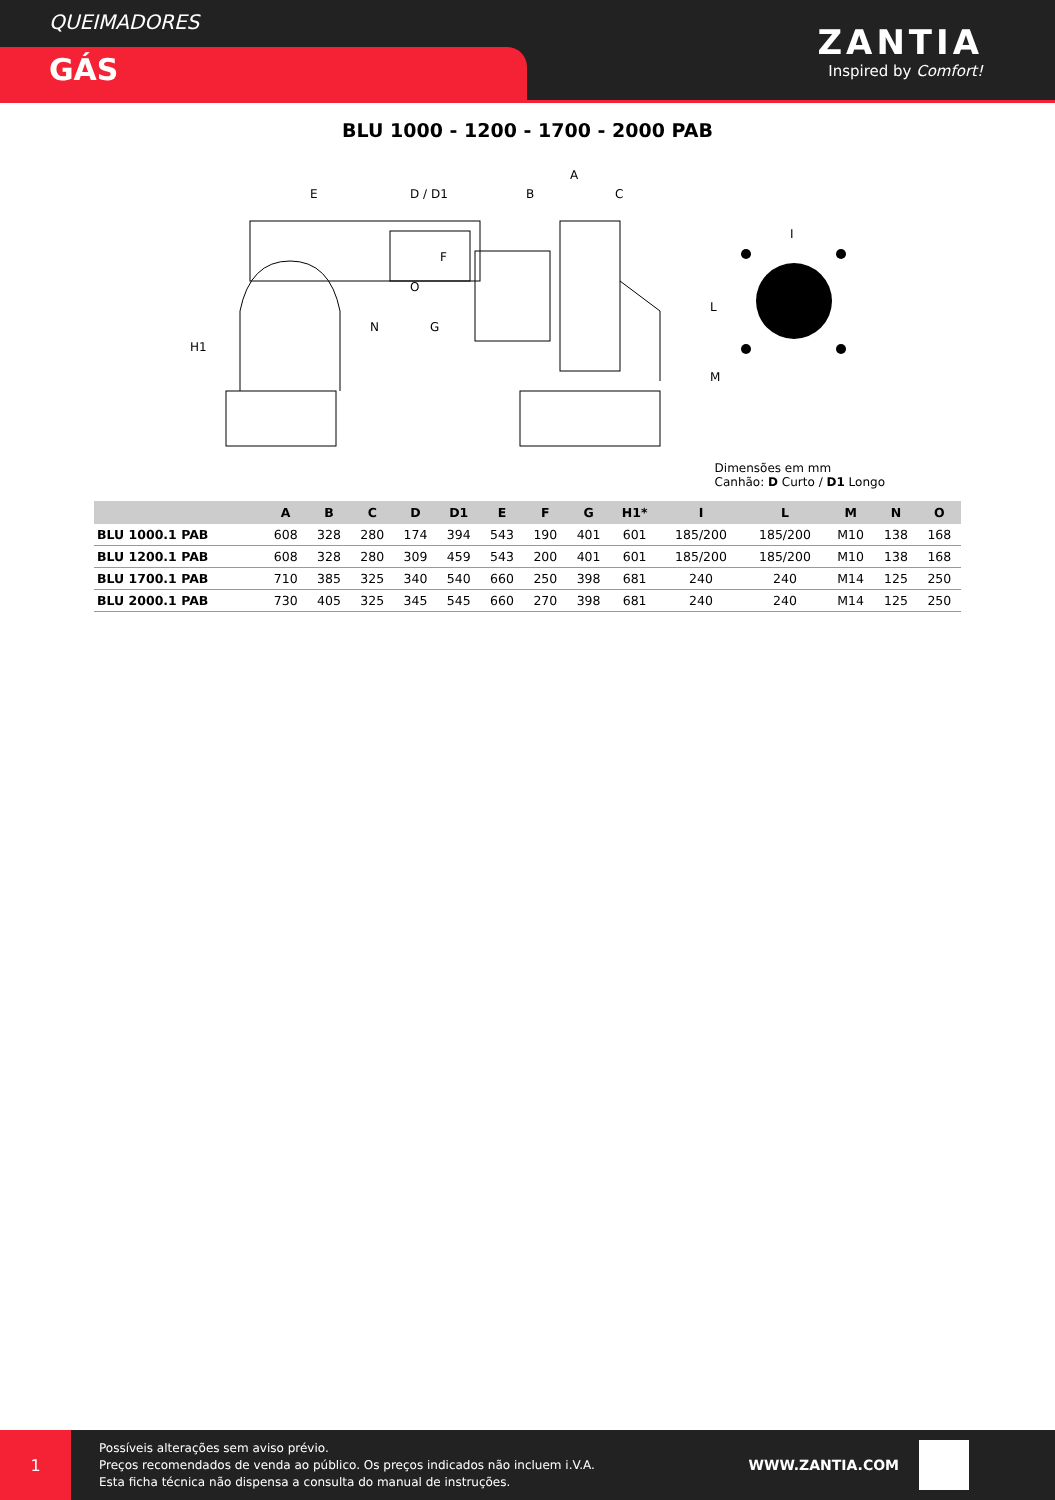QUEIMADORES
GÁS
ZANTIA
Inspired by Comfort!
BLU 1000 - 1200 - 1700 - 2000 PAB
E
D / D1
A
B
C
H1
N
O
G
F
I
L
M
Dimensões em mm
Canhão: D Curto / D1 Longo
| | A | B | C | D | D1 | E | F | G | H1* | I | L | M | N | O |
| --- | --- | --- | --- | --- | --- | --- | --- | --- | --- | --- | --- | --- | --- | --- |
| BLU 1000.1 PAB | 608 | 328 | 280 | 174 | 394 | 543 | 190 | 401 | 601 | 185/200 | 185/200 | M10 | 138 | 168 |
| BLU 1200.1 PAB | 608 | 328 | 280 | 309 | 459 | 543 | 200 | 401 | 601 | 185/200 | 185/200 | M10 | 138 | 168 |
| BLU 1700.1 PAB | 710 | 385 | 325 | 340 | 540 | 660 | 250 | 398 | 681 | 240 | 240 | M14 | 125 | 250 |
| BLU 2000.1 PAB | 730 | 405 | 325 | 345 | 545 | 660 | 270 | 398 | 681 | 240 | 240 | M14 | 125 | 250 |
1
Possíveis alterações sem aviso prévio.
Preços recomendados de venda ao público. Os preços indicados não incluem i.V.A.
Esta ficha técnica não dispensa a consulta do manual de instruções.
WWW.ZANTIA.COM